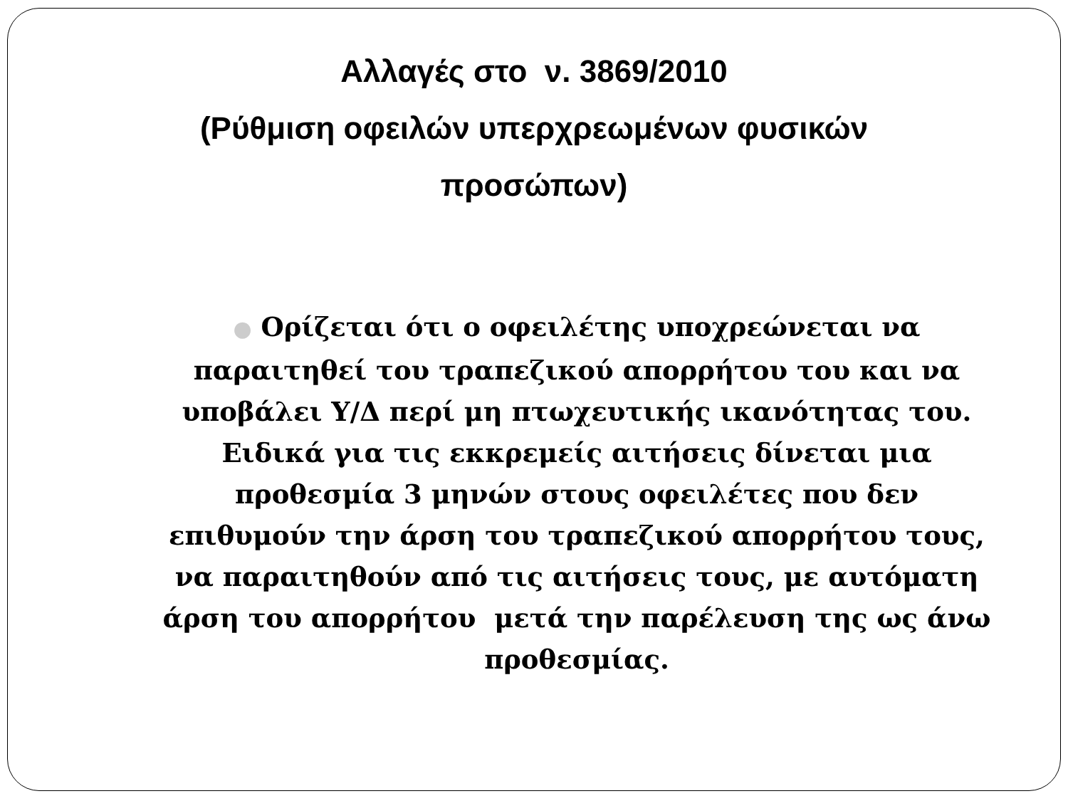Αλλαγές στο ν. 3869/2010
(Ρύθμιση οφειλών υπερχρεωμένων φυσικών προσώπων)
● Ορίζεται ότι ο οφειλέτης υποχρεώνεται να παραιτηθεί του τραπεζικού απορρήτου του και να υποβάλει Υ/Δ περί μη πτωχευτικής ικανότητας του. Ειδικά για τις εκκρεμείς αιτήσεις δίνεται μια προθεσμία 3 μηνών στους οφειλέτες που δεν επιθυμούν την άρση του τραπεζικού απορρήτου τους, να παραιτηθούν από τις αιτήσεις τους, με αυτόματη άρση του απορρήτου μετά την παρέλευση της ως άνω προθεσμίας.